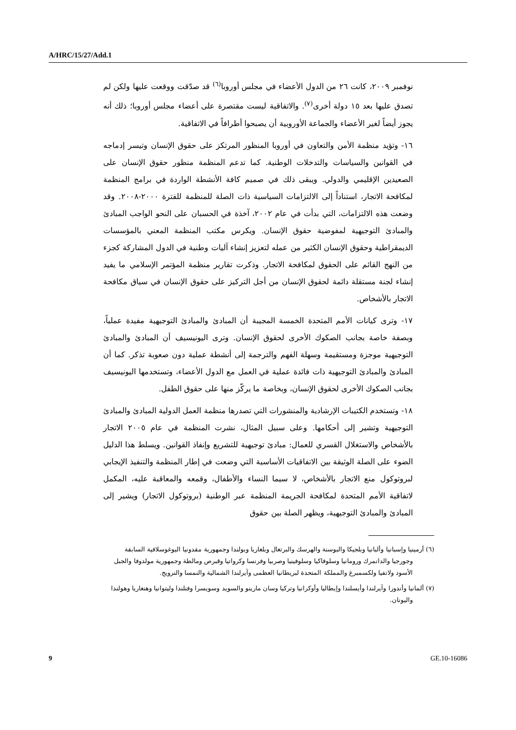A/HRC/15/27/Add.1
نوفمبر ٢٠٠٩، كانت ٢٦ من الدول الأعضاء في مجلس أوروبا<sup>(٦)</sup> قد صدّقت ووقعت عليها ولكن لم تصدق عليها بعد ١٥ دولة أخرى<sup>(٧)</sup>. والاتفاقية ليست مقتصرة على أعضاء مجلس أوروبا؛ ذلك أنه يجوز أيضاً لغير الأعضاء والجماعة الأوروبية أن يصبحوا أطرافاً في الاتفاقية.
١٦- وتؤيد منظمة الأمن والتعاون في أوروبا المنظور المرتكز على حقوق الإنسان وتيسر إدماجه في القوانين والسياسات والتدخلات الوطنية. كما تدعم المنظمة منظور حقوق الإنسان على الصعيدين الإقليمي والدولي. ويبقى ذلك في صميم كافة الأنشطة الواردة في برامج المنظمة لمكافحة الاتجار، استناداً إلى الالتزامات السياسية ذات الصلة للمنظمة للفترة ٢٠٠٠-٢٠٠٨. وقد وضعت هذه الالتزامات، التي بدأت في عام ٢٠٠٢، آخذة في الحسبان على النحو الواجب المبادئ والمبادئ التوجيهية لمفوضية حقوق الإنسان. ويكرس مكتب المنظمة المعني بالمؤسسات الديمقراطية وحقوق الإنسان الكثير من عمله لتعزيز إنشاء آليات وطنية في الدول المشاركة كجزء من النهج القائم على الحقوق لمكافحة الاتجار. وذكرت تقارير منظمة المؤتمر الإسلامي ما يفيد إنشاء لجنة مستقلة دائمة لحقوق الإنسان من أجل التركيز على حقوق الإنسان في سياق مكافحة الاتجار بالأشخاص.
١٧- وترى كيانات الأمم المتحدة الخمسة المجيبة أن المبادئ والمبادئ التوجيهية مفيدة عملياً، وبصفة خاصة بجانب الصكوك الأخرى لحقوق الإنسان. وترى اليونيسيف أن المبادئ والمبادئ التوجيهية موجزة ومستقيمة وسهلة الفهم والترجمة إلى أنشطة عملية دون صعوبة تذكر. كما أن المبادئ والمبادئ التوجيهية ذات فائدة عملية في العمل مع الدول الأعضاء، وتستخدمها اليونيسيف بجانب الصكوك الأخرى لحقوق الإنسان، وبخاصة ما يركّز منها على حقوق الطفل.
١٨- وتستخدم الكتيبات الإرشادية والمنشورات التي تصدرها منظمة العمل الدولية المبادئ والمبادئ التوجيهية وتشير إلى أحكامها. وعلى سبيل المثال، نشرت المنظمة في عام ٢٠٠٥ الاتجار بالأشخاص والاستغلال القسري للعمال: مبادئ توجيهية للتشريع وإنفاذ القوانين. ويسلط هذا الدليل الضوء على الصلة الوثيقة بين الاتفاقيات الأساسية التي وضعت في إطار المنظمة والتنفيذ الإيجابي لبروتوكول منع الاتجار بالأشخاص، لا سيما النساء والأطفال، وقمعه والمعاقبة عليه، المكمل لاتفاقية الأمم المتحدة لمكافحة الجريمة المنظمة عبر الوطنية (بروتوكول الاتجار) ويشير إلى المبادئ والمبادئ التوجيهية، ويظهر الصلة بين حقوق
(٦) أرمينيا وإسبانيا وألبانيا وبلجيكا والبوسنة والهرسك والبرتغال وبلغاريا وبولندا وجمهورية مقدونيا اليوغوسلافية السابقة وجورجيا والدانمرك ورومانيا وسلوفاكيا وسلوفينيا وصربيا وفرنسا وكرواتيا وقبرص ومالطة وجمهورية مولدوفا والجبل الأسود ولاتفيا ولكسمبرغ والمملكة المتحدة لبريطانيا العظمى وآيرلندا الشمالية والنمسا والنرويج.
(٧) ألمانيا وأندورا وآيرلندا وأيسلندا وإيطاليا وأوكرانيا وتركيا وسان مارينو والسويد وسويسرا وفنلندا وليتوانيا وهنغاريا وهولندا واليونان.
9 GE.10-16086